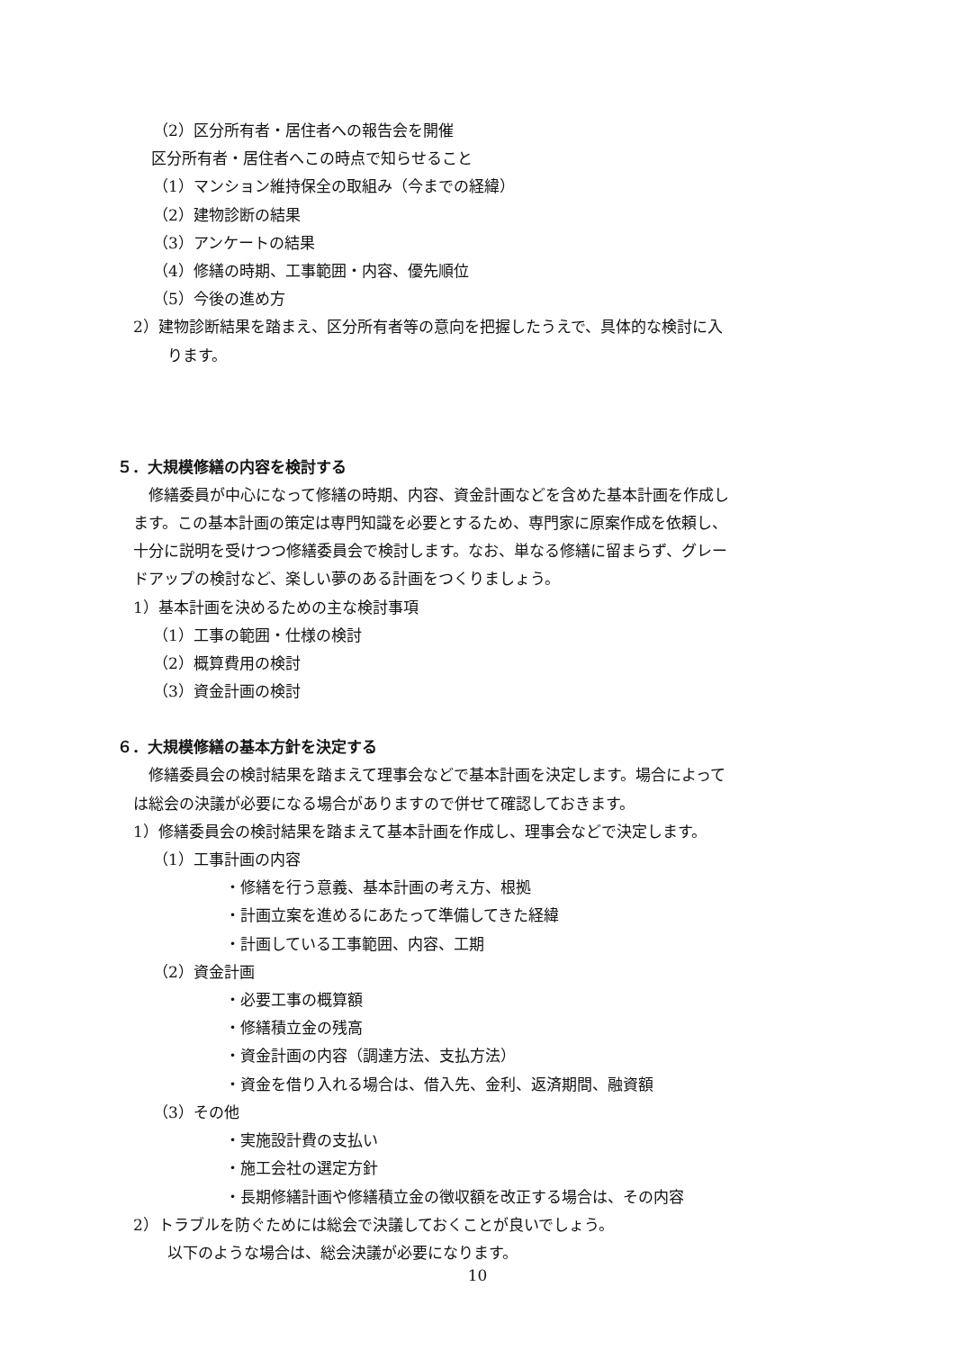（2）区分所有者・居住者への報告会を開催
区分所有者・居住者へこの時点で知らせること
（1）マンション維持保全の取組み（今までの経緯）
（2）建物診断の結果
（3）アンケートの結果
（4）修繕の時期、工事範囲・内容、優先順位
（5）今後の進め方
2）建物診断結果を踏まえ、区分所有者等の意向を把握したうえで、具体的な検討に入
ります。
５．大規模修繕の内容を検討する
　修繕委員が中心になって修繕の時期、内容、資金計画などを含めた基本計画を作成し
ます。この基本計画の策定は専門知識を必要とするため、専門家に原案作成を依頼し、
十分に説明を受けつつ修繕委員会で検討します。なお、単なる修繕に留まらず、グレー
ドアップの検討など、楽しい夢のある計画をつくりましょう。
1）基本計画を決めるための主な検討事項
（1）工事の範囲・仕様の検討
（2）概算費用の検討
（3）資金計画の検討
６．大規模修繕の基本方針を決定する
　修繕委員会の検討結果を踏まえて理事会などで基本計画を決定します。場合によって
は総会の決議が必要になる場合がありますので併せて確認しておきます。
1）修繕委員会の検討結果を踏まえて基本計画を作成し、理事会などで決定します。
（1）工事計画の内容
・修繕を行う意義、基本計画の考え方、根拠
・計画立案を進めるにあたって準備してきた経緯
・計画している工事範囲、内容、工期
（2）資金計画
・必要工事の概算額
・修繕積立金の残高
・資金計画の内容（調達方法、支払方法）
・資金を借り入れる場合は、借入先、金利、返済期間、融資額
（3）その他
・実施設計費の支払い
・施工会社の選定方針
・長期修繕計画や修繕積立金の徴収額を改正する場合は、その内容
2）トラブルを防ぐためには総会で決議しておくことが良いでしょう。
以下のような場合は、総会決議が必要になります。
10